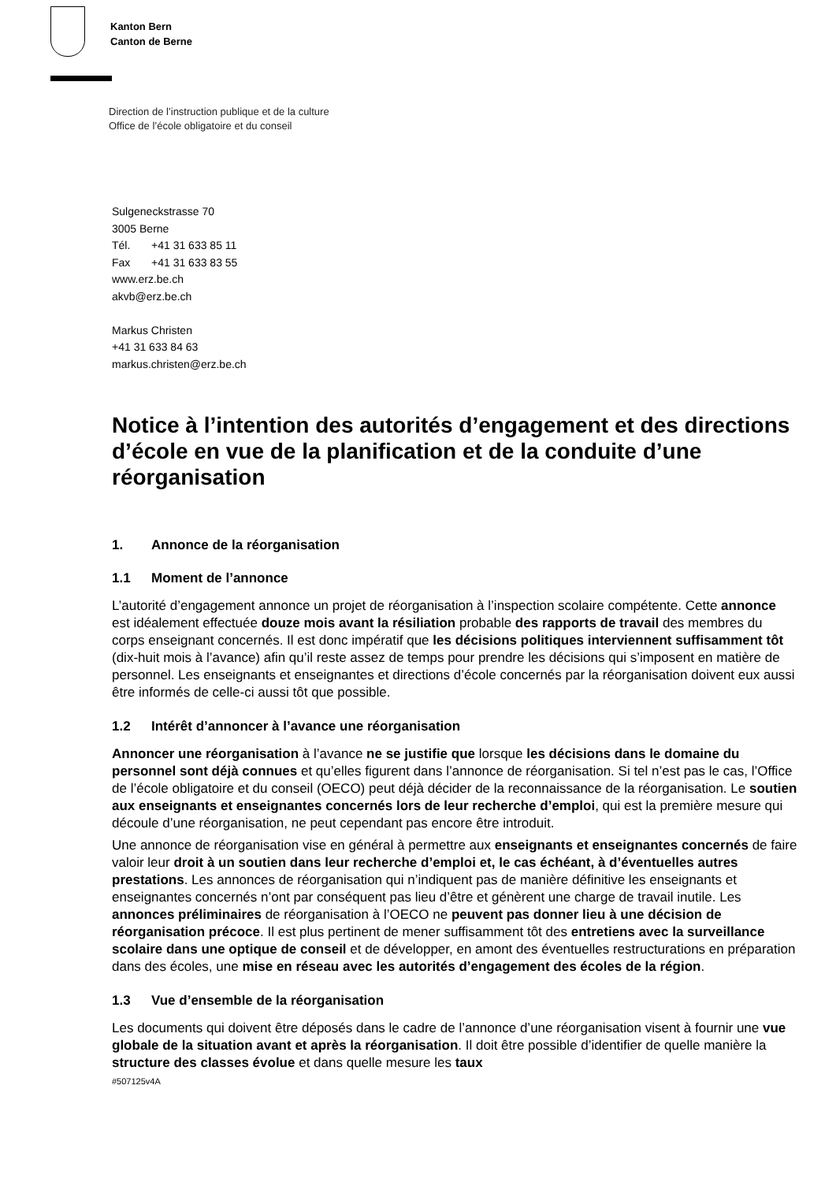Kanton Bern
Canton de Berne
Direction de l’instruction publique et de la culture
Office de l’école obligatoire et du conseil
Sulgeneckstrasse 70
3005 Berne
Tél. +41 31 633 85 11
Fax +41 31 633 83 55
www.erz.be.ch
akvb@erz.be.ch
Markus Christen
+41 31 633 84 63
markus.christen@erz.be.ch
Notice à l’intention des autorités d’engagement et des directions d’école en vue de la planification et de la conduite d’une réorganisation
1. Annonce de la réorganisation
1.1 Moment de l’annonce
L’autorité d’engagement annonce un projet de réorganisation à l’inspection scolaire compétente. Cette annonce est idéalement effectuée douze mois avant la résiliation probable des rapports de travail des membres du corps enseignant concernés. Il est donc impératif que les décisions politiques interviennent suffisamment tôt (dix-huit mois à l’avance) afin qu’il reste assez de temps pour prendre les décisions qui s’imposent en matière de personnel. Les enseignants et enseignantes et directions d’école concernés par la réorganisation doivent eux aussi être informés de celle-ci aussi tôt que possible.
1.2 Intérêt d’annoncer à l’avance une réorganisation
Annoncer une réorganisation à l’avance ne se justifie que lorsque les décisions dans le domaine du personnel sont déjà connues et qu’elles figurent dans l’annonce de réorganisation. Si tel n’est pas le cas, l’Office de l’école obligatoire et du conseil (OECO) peut déjà décider de la reconnaissance de la réorganisation. Le soutien aux enseignants et enseignantes concernés lors de leur recherche d’emploi, qui est la première mesure qui découle d’une réorganisation, ne peut cependant pas encore être introduit.
Une annonce de réorganisation vise en général à permettre aux enseignants et enseignantes concernés de faire valoir leur droit à un soutien dans leur recherche d’emploi et, le cas échéant, à d’éventuelles autres prestations. Les annonces de réorganisation qui n’indiquent pas de manière définitive les enseignants et enseignantes concernés n’ont par conséquent pas lieu d’être et génèrent une charge de travail inutile. Les annonces préliminaires de réorganisation à l’OECO ne peuvent pas donner lieu à une décision de réorganisation précoce. Il est plus pertinent de mener suffisamment tôt des entretiens avec la surveillance scolaire dans une optique de conseil et de développer, en amont des éventuelles restructurations en préparation dans des écoles, une mise en réseau avec les autorités d’engagement des écoles de la région.
1.3 Vue d’ensemble de la réorganisation
Les documents qui doivent être déposés dans le cadre de l’annonce d’une réorganisation visent à fournir une vue globale de la situation avant et après la réorganisation. Il doit être possible d’identifier de quelle manière la structure des classes évolue et dans quelle mesure les taux
#507125v4A